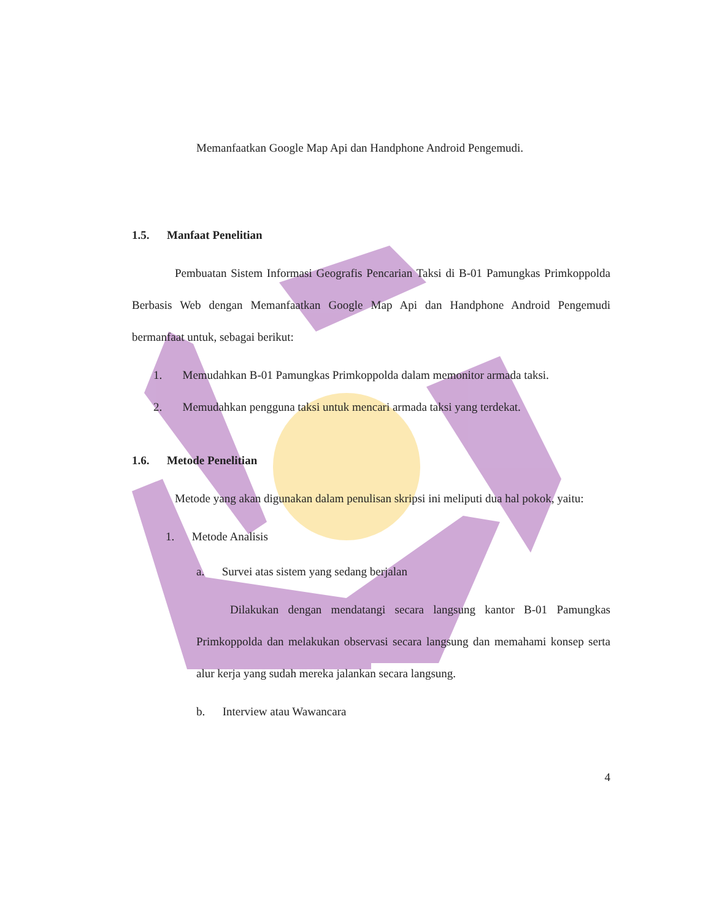Memanfaatkan Google Map Api dan Handphone Android Pengemudi.
1.5. Manfaat Penelitian
Pembuatan Sistem Informasi Geografis Pencarian Taksi di B-01 Pamungkas Primkoppolda Berbasis Web dengan Memanfaatkan Google Map Api dan Handphone Android Pengemudi bermanfaat untuk, sebagai berikut:
1. Memudahkan B-01 Pamungkas Primkoppolda dalam memonitor armada taksi.
2. Memudahkan pengguna taksi untuk mencari armada taksi yang terdekat.
1.6. Metode Penelitian
Metode yang akan digunakan dalam penulisan skripsi ini meliputi dua hal pokok, yaitu:
1. Metode Analisis
a. Survei atas sistem yang sedang berjalan
Dilakukan dengan mendatangi secara langsung kantor B-01 Pamungkas Primkoppolda dan melakukan observasi secara langsung dan memahami konsep serta alur kerja yang sudah mereka jalankan secara langsung.
b. Interview atau Wawancara
4